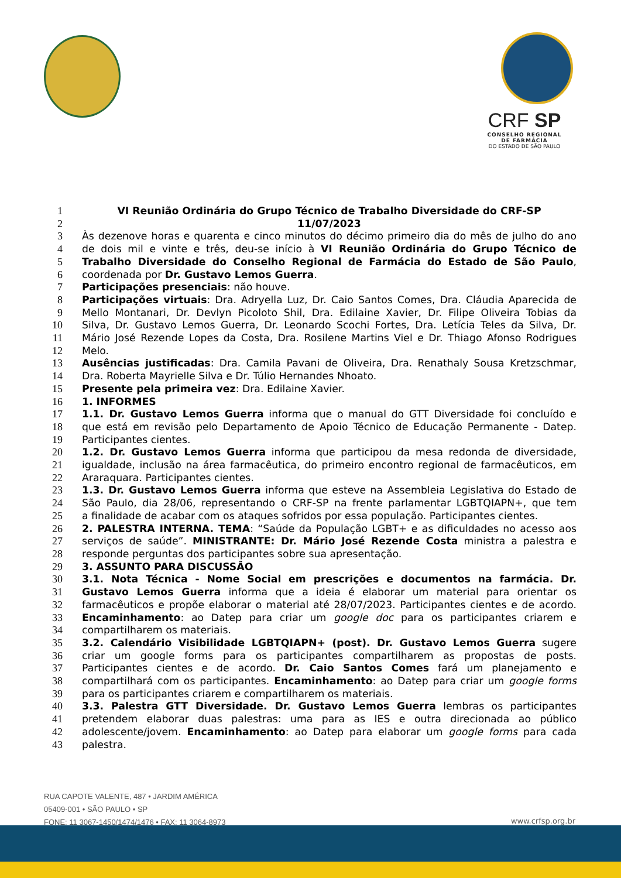CRF SP
CONSELHO REGIONAL
DE FARMÁCIA
DO ESTADO DE SÃO PAULO
1 VI Reunião Ordinária do Grupo Técnico de Trabalho Diversidade do CRF-SP
2 11/07/2023
3 Às dezenove horas e quarenta e cinco minutos do décimo primeiro dia do mês de julho do ano
4 de dois mil e vinte e três, deu-se início à VI Reunião Ordinária do Grupo Técnico de
5 Trabalho Diversidade do Conselho Regional de Farmácia do Estado de São Paulo,
6 coordenada por Dr. Gustavo Lemos Guerra.
7 Participações presenciais: não houve.
8 Participações virtuais: Dra. Adryella Luz, Dr. Caio Santos Comes, Dra. Cláudia Aparecida de
9 Mello Montanari, Dr. Devlyn Picoloto Shil, Dra. Edilaine Xavier, Dr. Filipe Oliveira Tobias da
10 Silva, Dr. Gustavo Lemos Guerra, Dr. Leonardo Scochi Fortes, Dra. Letícia Teles da Silva, Dr.
11 Mário José Rezende Lopes da Costa, Dra. Rosilene Martins Viel e Dr. Thiago Afonso Rodrigues
12 Melo.
13 Ausências justificadas: Dra. Camila Pavani de Oliveira, Dra. Renathaly Sousa Kretzschmar,
14 Dra. Roberta Mayrielle Silva e Dr. Túlio Hernandes Nhoato.
15 Presente pela primeira vez: Dra. Edilaine Xavier.
16 1. INFORMES
17 1.1. Dr. Gustavo Lemos Guerra informa que o manual do GTT Diversidade foi concluído e
18 que está em revisão pelo Departamento de Apoio Técnico de Educação Permanente - Datep.
19 Participantes cientes.
20 1.2. Dr. Gustavo Lemos Guerra informa que participou da mesa redonda de diversidade,
21 igualdade, inclusão na área farmacêutica, do primeiro encontro regional de farmacêuticos, em
22 Araraquara. Participantes cientes.
23 1.3. Dr. Gustavo Lemos Guerra informa que esteve na Assembleia Legislativa do Estado de
24 São Paulo, dia 28/06, representando o CRF-SP na frente parlamentar LGBTQIAPN+, que tem
25 a finalidade de acabar com os ataques sofridos por essa população. Participantes cientes.
26 2. PALESTRA INTERNA. TEMA: “Saúde da População LGBT+ e as dificuldades no acesso aos
27 serviços de saúde”. MINISTRANTE: Dr. Mário José Rezende Costa ministra a palestra e
28 responde perguntas dos participantes sobre sua apresentação.
29 3. ASSUNTO PARA DISCUSSÃO
30 3.1. Nota Técnica - Nome Social em prescrições e documentos na farmácia. Dr.
31 Gustavo Lemos Guerra informa que a ideia é elaborar um material para orientar os
32 farmacêuticos e propõe elaborar o material até 28/07/2023. Participantes cientes e de acordo.
33 Encaminhamento: ao Datep para criar um google doc para os participantes criarem e
34 compartilharem os materiais.
35 3.2. Calendário Visibilidade LGBTQIAPN+ (post). Dr. Gustavo Lemos Guerra sugere
36 criar um google forms para os participantes compartilharem as propostas de posts.
37 Participantes cientes e de acordo. Dr. Caio Santos Comes fará um planejamento e
38 compartilhará com os participantes. Encaminhamento: ao Datep para criar um google forms
39 para os participantes criarem e compartilharem os materiais.
40 3.3. Palestra GTT Diversidade. Dr. Gustavo Lemos Guerra lembras os participantes
41 pretendem elaborar duas palestras: uma para as IES e outra direcionada ao público
42 adolescente/jovem. Encaminhamento: ao Datep para elaborar um google forms para cada
43 palestra.
RUA CAPOTE VALENTE, 487 • JARDIM AMÉRICA
05409-001 • SÃO PAULO • SP
FONE: 11 3067-1450/1474/1476 • FAX: 11 3064-8973
www.crfsp.org.br